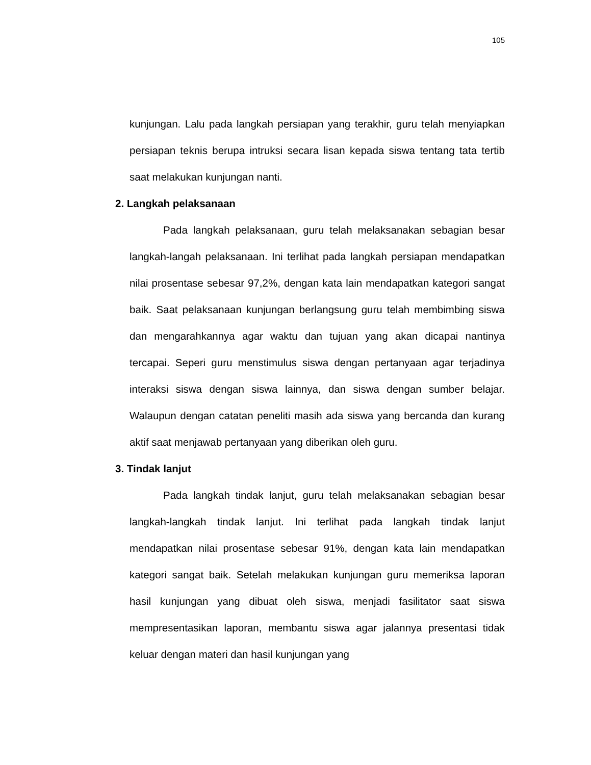105
kunjungan. Lalu pada langkah persiapan yang terakhir, guru telah menyiapkan persiapan teknis berupa intruksi secara lisan kepada siswa tentang tata tertib saat melakukan kunjungan nanti.
2. Langkah pelaksanaan
Pada langkah pelaksanaan, guru telah melaksanakan sebagian besar langkah-langah pelaksanaan. Ini terlihat pada langkah persiapan mendapatkan nilai prosentase sebesar 97,2%, dengan kata lain mendapatkan kategori sangat baik. Saat pelaksanaan kunjungan berlangsung guru telah membimbing siswa dan mengarahkannya agar waktu dan tujuan yang akan dicapai nantinya tercapai. Seperi guru menstimulus siswa dengan pertanyaan agar terjadinya interaksi siswa dengan siswa lainnya, dan siswa dengan sumber belajar. Walaupun dengan catatan peneliti masih ada siswa yang bercanda dan kurang aktif saat menjawab pertanyaan yang diberikan oleh guru.
3. Tindak lanjut
Pada langkah tindak lanjut, guru telah melaksanakan sebagian besar langkah-langkah tindak lanjut. Ini terlihat pada langkah tindak lanjut mendapatkan nilai prosentase sebesar 91%, dengan kata lain mendapatkan kategori sangat baik. Setelah melakukan kunjungan guru memeriksa laporan hasil kunjungan yang dibuat oleh siswa, menjadi fasilitator saat siswa mempresentasikan laporan, membantu siswa agar jalannya presentasi tidak keluar dengan materi dan hasil kunjungan yang